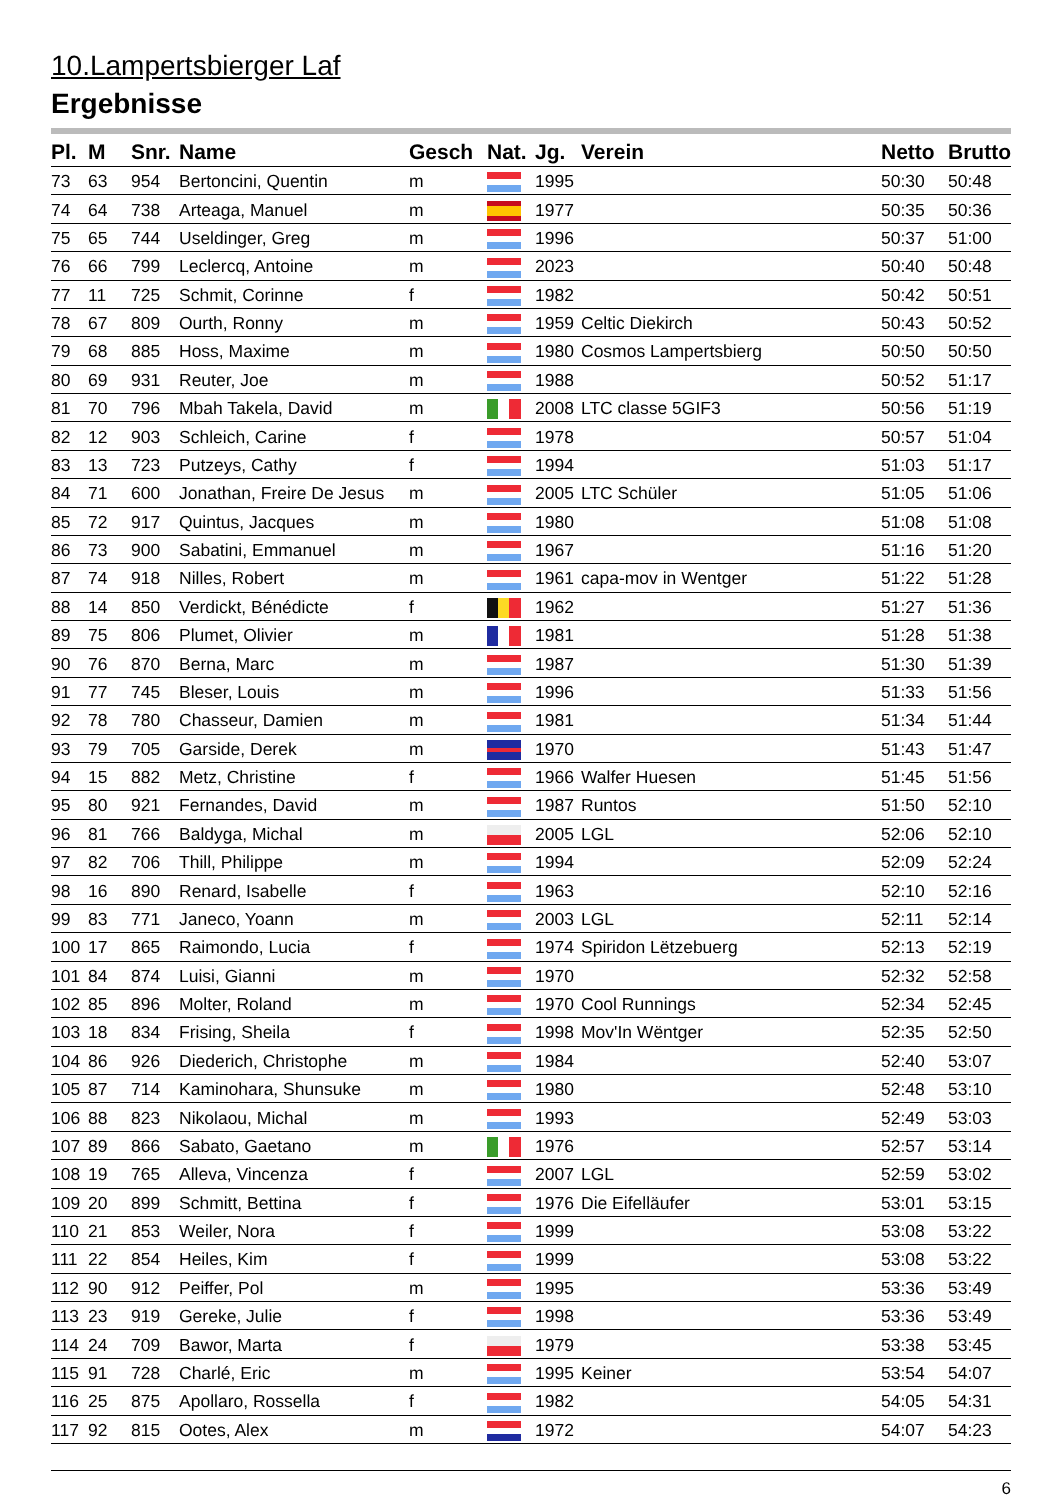10.Lampertsbierger Laf
Ergebnisse
| Pl. | M | Snr. | Name | Gesch | Nat. | Jg. | Verein | Netto | Brutto |
| --- | --- | --- | --- | --- | --- | --- | --- | --- | --- |
| 73 | 63 | 954 | Bertoncini, Quentin | m | | 1995 | | 50:30 | 50:48 |
| 74 | 64 | 738 | Arteaga, Manuel | m | | 1977 | | 50:35 | 50:36 |
| 75 | 65 | 744 | Useldinger, Greg | m | | 1996 | | 50:37 | 51:00 |
| 76 | 66 | 799 | Leclercq, Antoine | m | | 2023 | | 50:40 | 50:48 |
| 77 | 11 | 725 | Schmit, Corinne | f | | 1982 | | 50:42 | 50:51 |
| 78 | 67 | 809 | Ourth, Ronny | m | | 1959 | Celtic Diekirch | 50:43 | 50:52 |
| 79 | 68 | 885 | Hoss, Maxime | m | | 1980 | Cosmos Lampertsbierg | 50:50 | 50:50 |
| 80 | 69 | 931 | Reuter, Joe | m | | 1988 | | 50:52 | 51:17 |
| 81 | 70 | 796 | Mbah Takela, David | m | | 2008 | LTC classe 5GIF3 | 50:56 | 51:19 |
| 82 | 12 | 903 | Schleich, Carine | f | | 1978 | | 50:57 | 51:04 |
| 83 | 13 | 723 | Putzeys, Cathy | f | | 1994 | | 51:03 | 51:17 |
| 84 | 71 | 600 | Jonathan, Freire De Jesus | m | | 2005 | LTC Schüler | 51:05 | 51:06 |
| 85 | 72 | 917 | Quintus, Jacques | m | | 1980 | | 51:08 | 51:08 |
| 86 | 73 | 900 | Sabatini, Emmanuel | m | | 1967 | | 51:16 | 51:20 |
| 87 | 74 | 918 | Nilles, Robert | m | | 1961 | capa-mov in Wentger | 51:22 | 51:28 |
| 88 | 14 | 850 | Verdickt, Bénédicte | f | | 1962 | | 51:27 | 51:36 |
| 89 | 75 | 806 | Plumet, Olivier | m | | 1981 | | 51:28 | 51:38 |
| 90 | 76 | 870 | Berna, Marc | m | | 1987 | | 51:30 | 51:39 |
| 91 | 77 | 745 | Bleser, Louis | m | | 1996 | | 51:33 | 51:56 |
| 92 | 78 | 780 | Chasseur, Damien | m | | 1981 | | 51:34 | 51:44 |
| 93 | 79 | 705 | Garside, Derek | m | | 1970 | | 51:43 | 51:47 |
| 94 | 15 | 882 | Metz, Christine | f | | 1966 | Walfer Huesen | 51:45 | 51:56 |
| 95 | 80 | 921 | Fernandes, David | m | | 1987 | Runtos | 51:50 | 52:10 |
| 96 | 81 | 766 | Baldyga, Michal | m | | 2005 | LGL | 52:06 | 52:10 |
| 97 | 82 | 706 | Thill, Philippe | m | | 1994 | | 52:09 | 52:24 |
| 98 | 16 | 890 | Renard, Isabelle | f | | 1963 | | 52:10 | 52:16 |
| 99 | 83 | 771 | Janeco, Yoann | m | | 2003 | LGL | 52:11 | 52:14 |
| 100 | 17 | 865 | Raimondo, Lucia | f | | 1974 | Spiridon Lëtzebuerg | 52:13 | 52:19 |
| 101 | 84 | 874 | Luisi, Gianni | m | | 1970 | | 52:32 | 52:58 |
| 102 | 85 | 896 | Molter, Roland | m | | 1970 | Cool Runnings | 52:34 | 52:45 |
| 103 | 18 | 834 | Frising, Sheila | f | | 1998 | Mov'In Wëntger | 52:35 | 52:50 |
| 104 | 86 | 926 | Diederich, Christophe | m | | 1984 | | 52:40 | 53:07 |
| 105 | 87 | 714 | Kaminohara, Shunsuke | m | | 1980 | | 52:48 | 53:10 |
| 106 | 88 | 823 | Nikolaou, Michal | m | | 1993 | | 52:49 | 53:03 |
| 107 | 89 | 866 | Sabato, Gaetano | m | | 1976 | | 52:57 | 53:14 |
| 108 | 19 | 765 | Alleva, Vincenza | f | | 2007 | LGL | 52:59 | 53:02 |
| 109 | 20 | 899 | Schmitt, Bettina | f | | 1976 | Die Eifelläufer | 53:01 | 53:15 |
| 110 | 21 | 853 | Weiler, Nora | f | | 1999 | | 53:08 | 53:22 |
| 111 | 22 | 854 | Heiles, Kim | f | | 1999 | | 53:08 | 53:22 |
| 112 | 90 | 912 | Peiffer, Pol | m | | 1995 | | 53:36 | 53:49 |
| 113 | 23 | 919 | Gereke, Julie | f | | 1998 | | 53:36 | 53:49 |
| 114 | 24 | 709 | Bawor, Marta | f | | 1979 | | 53:38 | 53:45 |
| 115 | 91 | 728 | Charlé, Eric | m | | 1995 | Keiner | 53:54 | 54:07 |
| 116 | 25 | 875 | Apollaro, Rossella | f | | 1982 | | 54:05 | 54:31 |
| 117 | 92 | 815 | Ootes, Alex | m | | 1972 | | 54:07 | 54:23 |
6